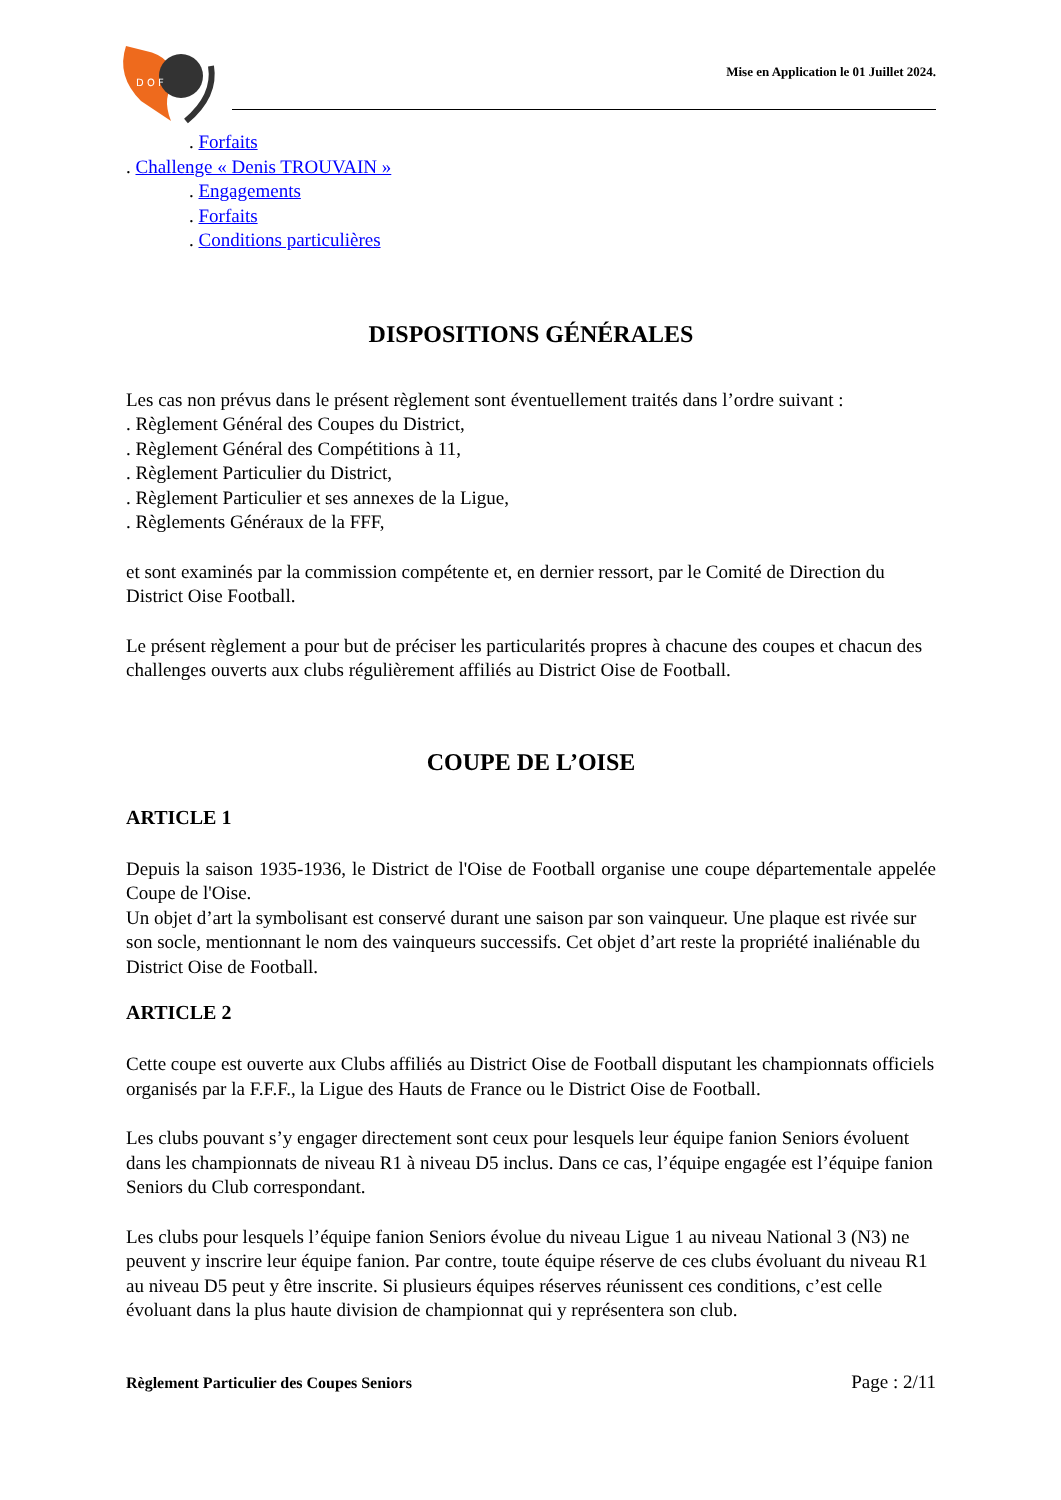D O F
Mise en Application le 01 Juillet 2024.
. Forfaits
. Challenge « Denis TROUVAIN »
. Engagements
. Forfaits
. Conditions particulières
DISPOSITIONS GÉNÉRALES
Les cas non prévus dans le présent règlement sont éventuellement traités dans l’ordre suivant :
. Règlement Général des Coupes du District,
. Règlement Général des Compétitions à 11,
. Règlement Particulier du District,
. Règlement Particulier et ses annexes de la Ligue,
. Règlements Généraux de la FFF,
et sont examinés par la commission compétente et, en dernier ressort, par le Comité de Direction du District Oise Football.
Le présent règlement a pour but de préciser les particularités propres à chacune des coupes et chacun des challenges ouverts aux clubs régulièrement affiliés au District Oise de Football.
COUPE DE L’OISE
ARTICLE 1
Depuis la saison 1935-1936, le District de l'Oise de Football organise une coupe départementale appelée Coupe de l'Oise.
Un objet d’art la symbolisant est conservé durant une saison par son vainqueur. Une plaque est rivée sur son socle, mentionnant le nom des vainqueurs successifs. Cet objet d’art reste la propriété inaliénable du District Oise de Football.
ARTICLE 2
Cette coupe est ouverte aux Clubs affiliés au District Oise de Football disputant les championnats officiels organisés par la F.F.F., la Ligue des Hauts de France ou le District Oise de Football.
Les clubs pouvant s’y engager directement sont ceux pour lesquels leur équipe fanion Seniors évoluent dans les championnats de niveau R1 à niveau D5 inclus. Dans ce cas, l’équipe engagée est l’équipe fanion Seniors du Club correspondant.
Les clubs pour lesquels l’équipe fanion Seniors évolue du niveau Ligue 1 au niveau National 3 (N3) ne peuvent y inscrire leur équipe fanion. Par contre, toute équipe réserve de ces clubs évoluant du niveau R1 au niveau D5 peut y être inscrite. Si plusieurs équipes réserves réunissent ces conditions, c’est celle évoluant dans la plus haute division de championnat qui y représentera son club.
Règlement Particulier des Coupes Seniors Page : 2/11